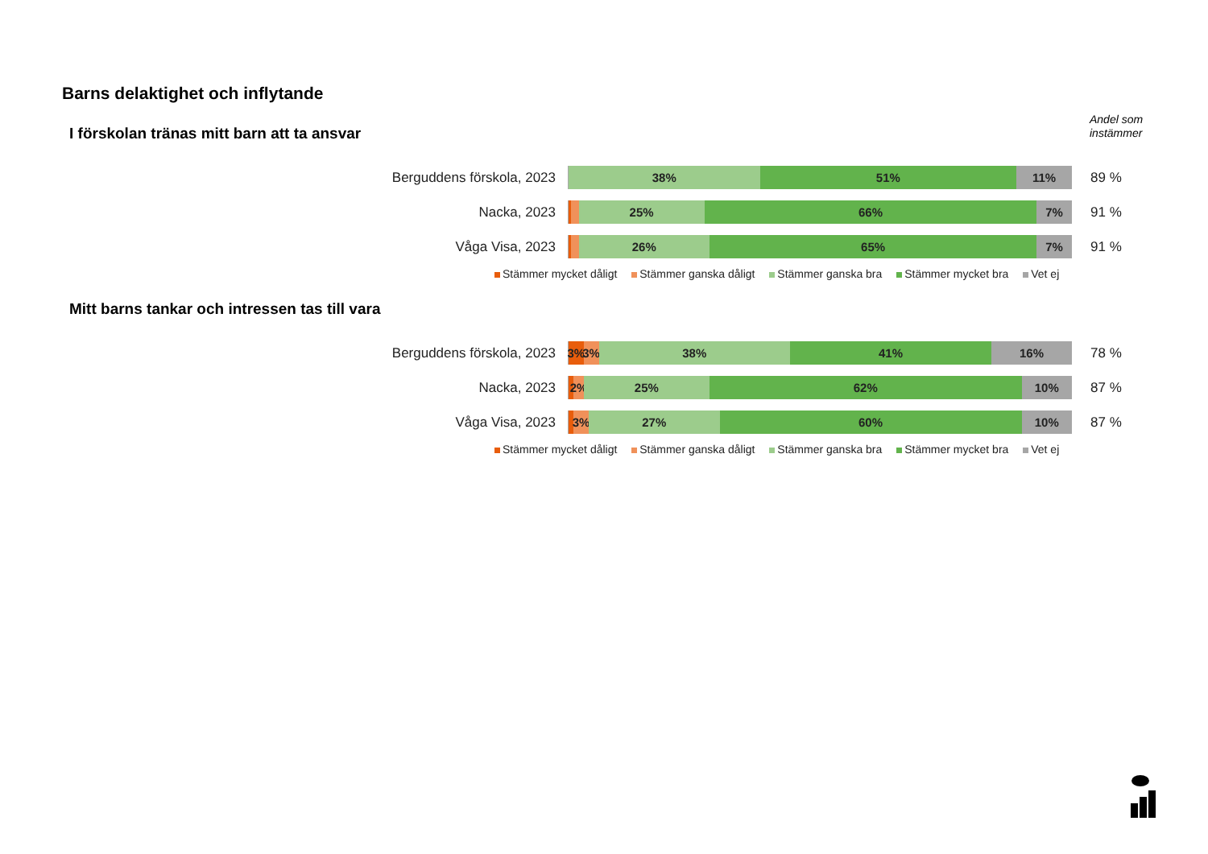Barns delaktighet och inflytande
Andel som
instämmer
I förskolan tränas mitt barn att ta ansvar
Berguddens förskola, 2023
38% 51% 11%
89 %
Nacka, 2023
25% 66% 7%
91 %
Våga Visa, 2023
26% 65% 7%
91 %
Stämmer mycket dåligt Stämmer ganska dåligt Stämmer ganska bra Stämmer mycket bra Vet ej
Mitt barns tankar och intressen tas till vara
Berguddens förskola, 2023
3% 3% 38% 41% 16%
78 %
Nacka, 2023
2% 25% 62% 10%
87 %
Våga Visa, 2023
3% 27% 60% 10%
87 %
Stämmer mycket dåligt Stämmer ganska dåligt Stämmer ganska bra Stämmer mycket bra Vet ej